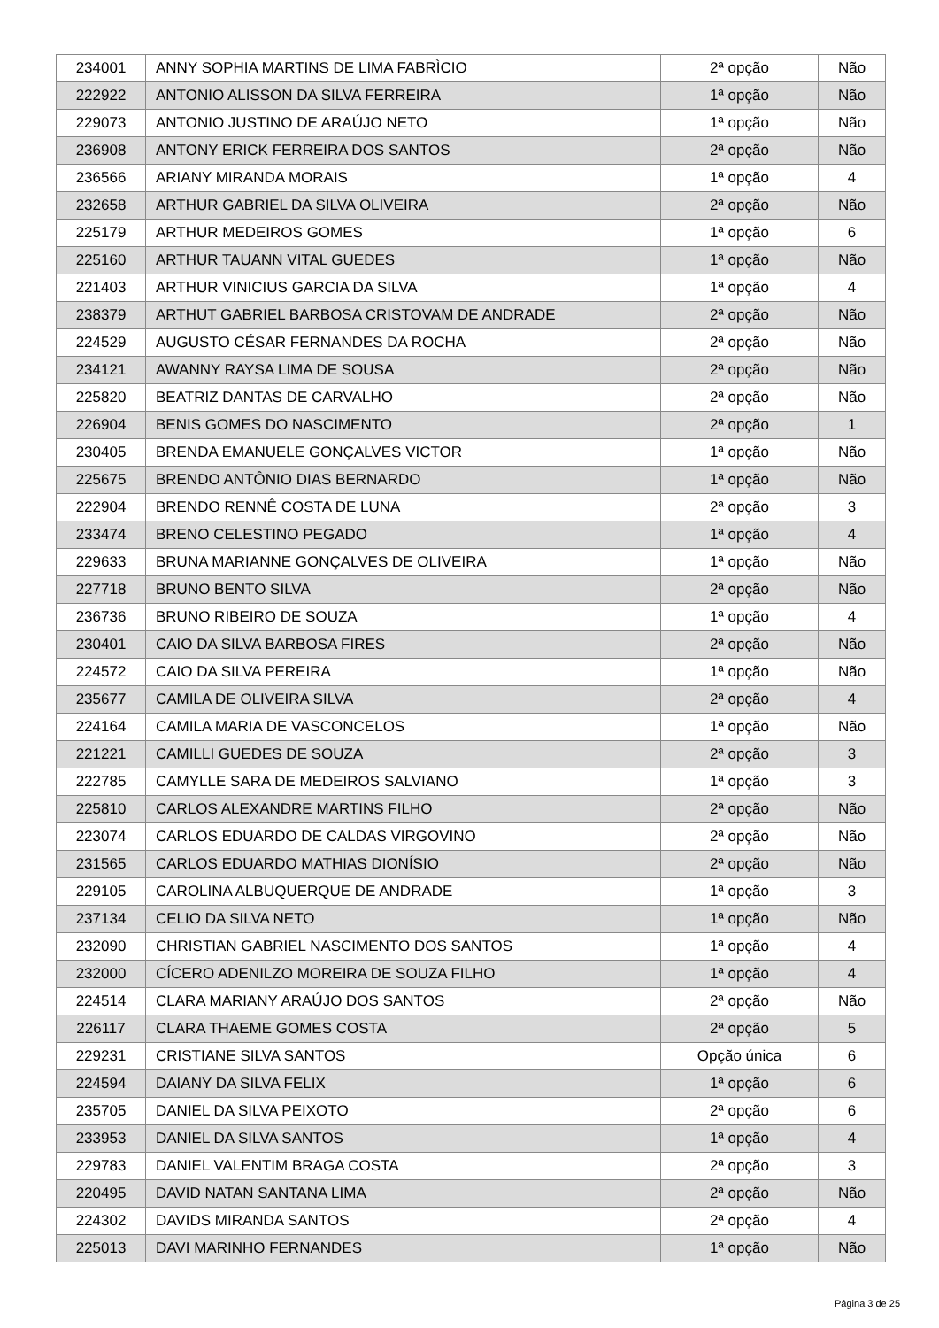| 234001 | ANNY SOPHIA MARTINS DE LIMA FABRÌCIO | 2ª opção | Não |
| 222922 | ANTONIO ALISSON DA SILVA FERREIRA | 1ª opção | Não |
| 229073 | ANTONIO JUSTINO DE ARAÚJO NETO | 1ª opção | Não |
| 236908 | ANTONY ERICK FERREIRA DOS SANTOS | 2ª opção | Não |
| 236566 | ARIANY MIRANDA MORAIS | 1ª opção | 4 |
| 232658 | ARTHUR GABRIEL DA SILVA OLIVEIRA | 2ª opção | Não |
| 225179 | ARTHUR MEDEIROS GOMES | 1ª opção | 6 |
| 225160 | ARTHUR TAUANN VITAL GUEDES | 1ª opção | Não |
| 221403 | ARTHUR VINICIUS GARCIA DA SILVA | 1ª opção | 4 |
| 238379 | ARTHUT GABRIEL BARBOSA CRISTOVAM DE ANDRADE | 2ª opção | Não |
| 224529 | AUGUSTO CÉSAR FERNANDES DA ROCHA | 2ª opção | Não |
| 234121 | AWANNY RAYSA LIMA DE SOUSA | 2ª opção | Não |
| 225820 | BEATRIZ DANTAS DE CARVALHO | 2ª opção | Não |
| 226904 | BENIS GOMES DO NASCIMENTO | 2ª opção | 1 |
| 230405 | BRENDA EMANUELE GONÇALVES VICTOR | 1ª opção | Não |
| 225675 | BRENDO ANTÔNIO DIAS BERNARDO | 1ª opção | Não |
| 222904 | BRENDO RENNÊ COSTA DE LUNA | 2ª opção | 3 |
| 233474 | BRENO CELESTINO PEGADO | 1ª opção | 4 |
| 229633 | BRUNA MARIANNE GONÇALVES DE OLIVEIRA | 1ª opção | Não |
| 227718 | BRUNO BENTO SILVA | 2ª opção | Não |
| 236736 | BRUNO RIBEIRO DE SOUZA | 1ª opção | 4 |
| 230401 | CAIO DA SILVA BARBOSA FIRES | 2ª opção | Não |
| 224572 | CAIO DA SILVA PEREIRA | 1ª opção | Não |
| 235677 | CAMILA DE OLIVEIRA SILVA | 2ª opção | 4 |
| 224164 | CAMILA MARIA DE VASCONCELOS | 1ª opção | Não |
| 221221 | CAMILLI GUEDES DE SOUZA | 2ª opção | 3 |
| 222785 | CAMYLLE SARA DE MEDEIROS SALVIANO | 1ª opção | 3 |
| 225810 | CARLOS ALEXANDRE MARTINS FILHO | 2ª opção | Não |
| 223074 | CARLOS EDUARDO DE CALDAS VIRGOVINO | 2ª opção | Não |
| 231565 | CARLOS EDUARDO MATHIAS DIONÍSIO | 2ª opção | Não |
| 229105 | CAROLINA ALBUQUERQUE DE ANDRADE | 1ª opção | 3 |
| 237134 | CELIO DA SILVA NETO | 1ª opção | Não |
| 232090 | CHRISTIAN GABRIEL NASCIMENTO DOS SANTOS | 1ª opção | 4 |
| 232000 | CÍCERO ADENILZO MOREIRA DE SOUZA FILHO | 1ª opção | 4 |
| 224514 | CLARA MARIANY ARAÚJO DOS SANTOS | 2ª opção | Não |
| 226117 | CLARA THAEME GOMES COSTA | 2ª opção | 5 |
| 229231 | CRISTIANE SILVA SANTOS | Opção única | 6 |
| 224594 | DAIANY DA SILVA FELIX | 1ª opção | 6 |
| 235705 | DANIEL DA SILVA PEIXOTO | 2ª opção | 6 |
| 233953 | DANIEL DA SILVA SANTOS | 1ª opção | 4 |
| 229783 | DANIEL VALENTIM BRAGA COSTA | 2ª opção | 3 |
| 220495 | DAVID NATAN SANTANA LIMA | 2ª opção | Não |
| 224302 | DAVIDS MIRANDA SANTOS | 2ª opção | 4 |
| 225013 | DAVI MARINHO FERNANDES | 1ª opção | Não |
Página 3 de 25